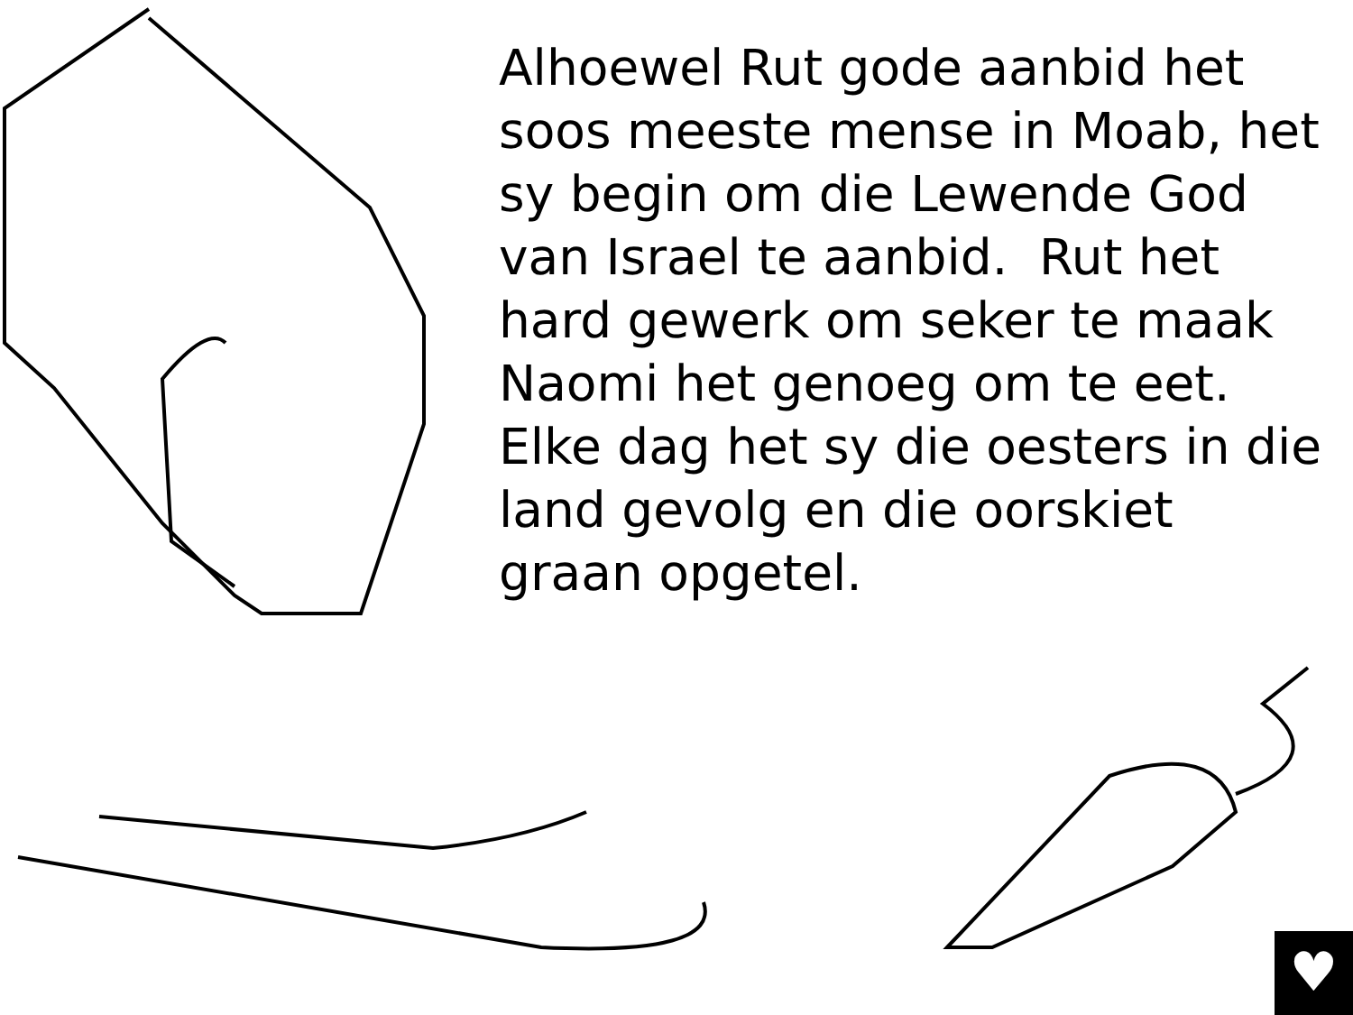Alhoewel Rut gode aanbid het soos meeste mense in Moab, het sy begin om die Lewende God van Israel te aanbid. Rut het hard gewerk om seker te maak Naomi het genoeg om te eet. Elke dag het sy die oesters in die land gevolg en die oorskiet graan opgetel.
♥